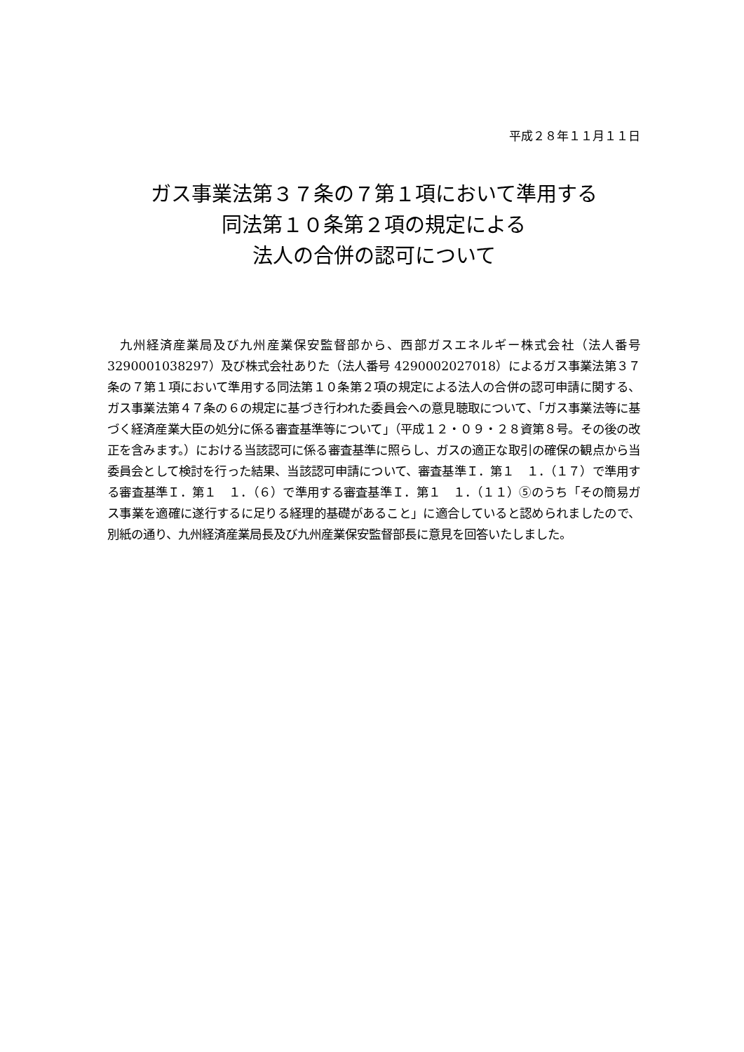平成２８年１１月１１日
ガス事業法第３７条の７第１項において準用する
同法第１０条第２項の規定による
法人の合併の認可について
九州経済産業局及び九州産業保安監督部から、西部ガスエネルギー株式会社（法人番号 3290001038297）及び株式会社ありた（法人番号 4290002027018）によるガス事業法第３７条の７第１項において準用する同法第１０条第２項の規定による法人の合併の認可申請に関する、ガス事業法第４７条の６の規定に基づき行われた委員会への意見聴取について、「ガス事業法等に基づく経済産業大臣の処分に係る審査基準等について」（平成１２・０９・２８資第８号。その後の改正を含みます。）における当該認可に係る審査基準に照らし、ガスの適正な取引の確保の観点から当委員会として検討を行った結果、当該認可申請について、審査基準Ｉ．第１　１．（１７）で準用する審査基準Ｉ．第１　１．（６）で準用する審査基準Ｉ．第１　１．（１１）⑤のうち「その簡易ガス事業を適確に遂行するに足りる経理的基礎があること」に適合していると認められましたので、別紙の通り、九州経済産業局長及び九州産業保安監督部長に意見を回答いたしました。